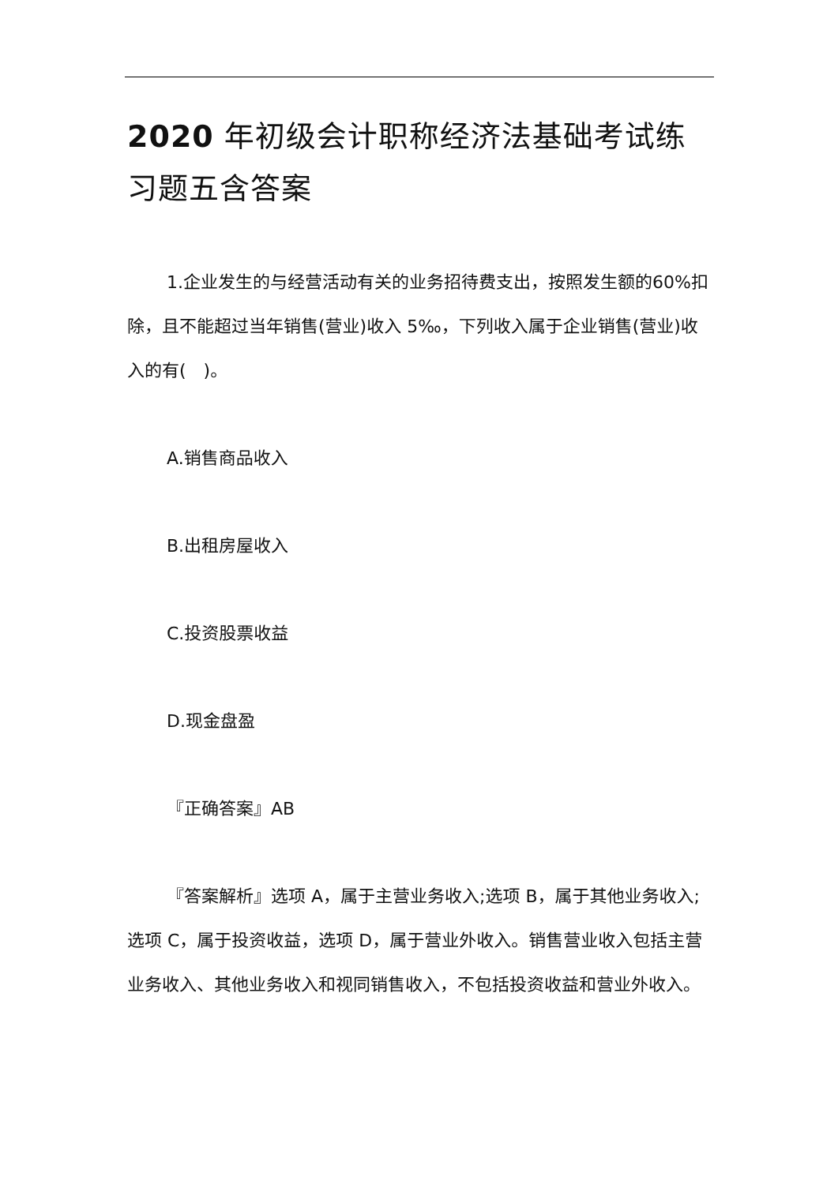2020 年初级会计职称经济法基础考试练习题五含答案
1.企业发生的与经营活动有关的业务招待费支出，按照发生额的60%扣除，且不能超过当年销售(营业)收入 5‰，下列收入属于企业销售(营业)收入的有(　)。
A.销售商品收入
B.出租房屋收入
C.投资股票收益
D.现金盘盈
『正确答案』AB
『答案解析』选项 A，属于主营业务收入;选项 B，属于其他业务收入;选项 C，属于投资收益，选项 D，属于营业外收入。销售营业收入包括主营业务收入、其他业务收入和视同销售收入，不包括投资收益和营业外收入。